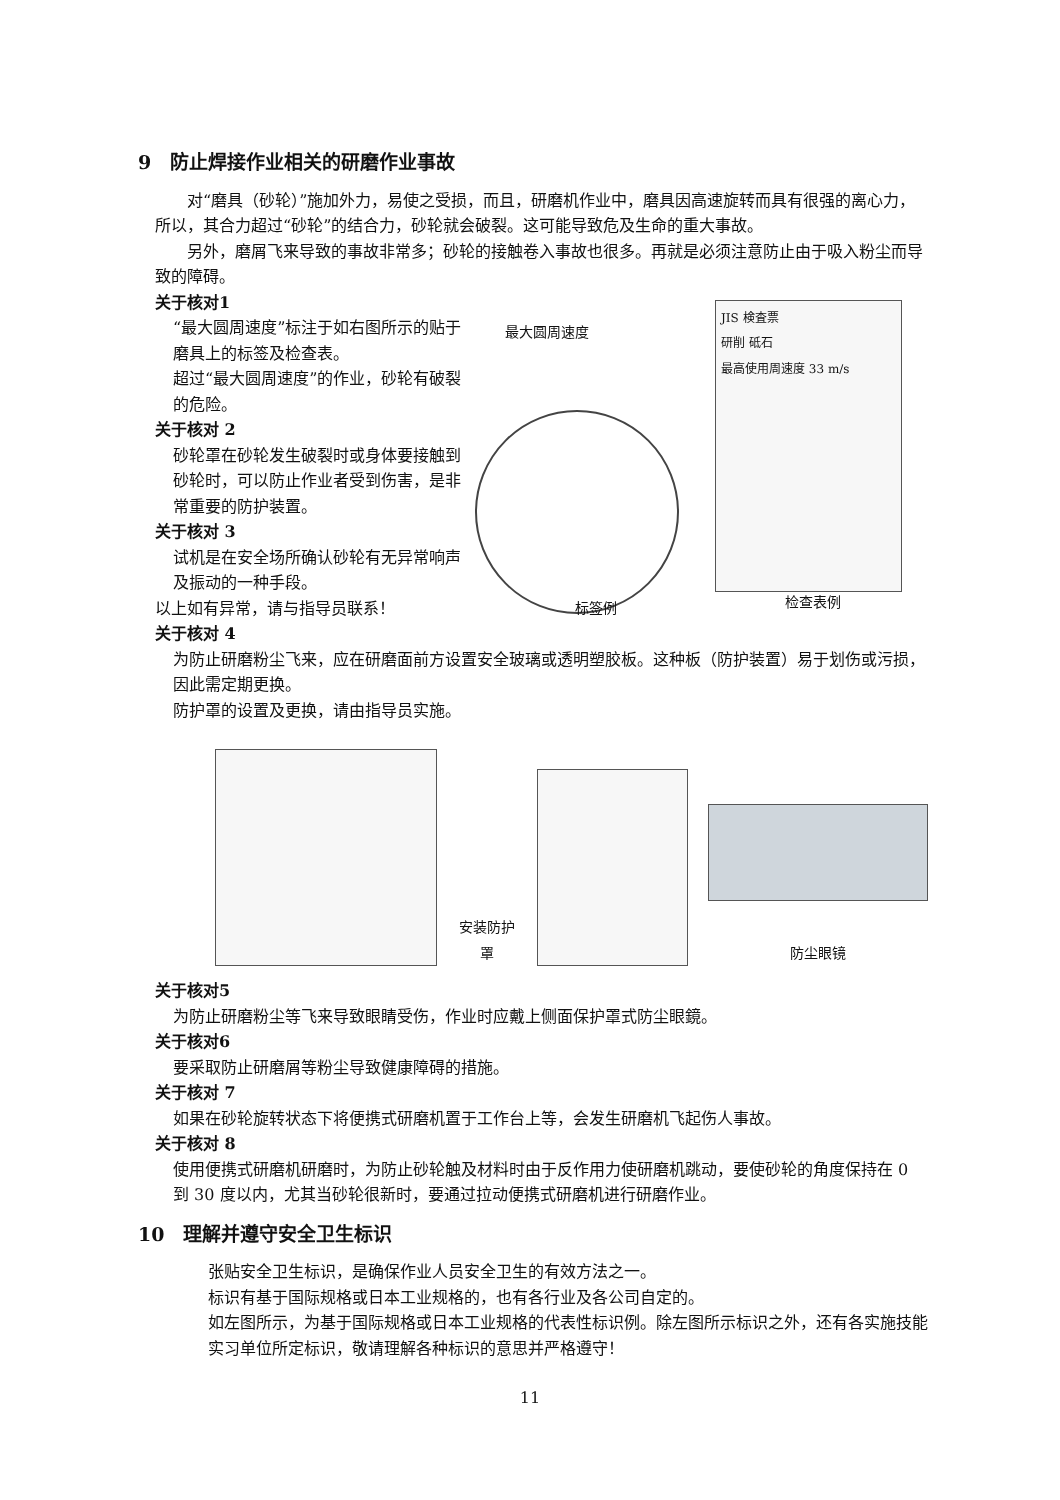9　防止焊接作业相关的研磨作业事故
　　对“磨具（砂轮）”施加外力，易使之受损，而且，研磨机作业中，磨具因高速旋转而具有很强的离心力，所以，其合力超过“砂轮”的结合力，砂轮就会破裂。这可能导致危及生命的重大事故。
　　另外，磨屑飞来导致的事故非常多；砂轮的接触卷入事故也很多。再就是必须注意防止由于吸入粉尘而导致的障碍。
关于核对1
“最大圆周速度”标注于如右图所示的贴于磨具上的标签及检查表。
超过“最大圆周速度”的作业，砂轮有破裂的危险。
关于核对 2
砂轮罩在砂轮发生破裂时或身体要接触到砂轮时，可以防止作业者受到伤害，是非常重要的防护装置。
关于核对 3
试机是在安全场所确认砂轮有无异常响声及振动的一种手段。
以上如有异常，请与指导员联系！
最大圆周速度
JIS 検査票
研削 砥石
最高使用周速度 33 m/s
标签例 检查表例
关于核对 4
为防止研磨粉尘飞来，应在研磨面前方设置安全玻璃或透明塑胶板。这种板（防护装置）易于划伤或污损，因此需定期更换。
防护罩的设置及更换，请由指导员实施。
安装防护罩
防尘眼镜
关于核对5
为防止研磨粉尘等飞来导致眼睛受伤，作业时应戴上侧面保护罩式防尘眼鏡。
关于核对6
要采取防止研磨屑等粉尘导致健康障碍的措施。
关于核对 7
如果在砂轮旋转状态下将便携式研磨机置于工作台上等，会发生研磨机飞起伤人事故。
关于核对 8
使用便携式研磨机研磨时，为防止砂轮触及材料时由于反作用力使研磨机跳动，要使砂轮的角度保持在 0 到 30 度以内，尤其当砂轮很新时，要通过拉动便携式研磨机进行研磨作业。
10　理解并遵守安全卫生标识
张贴安全卫生标识，是确保作业人员安全卫生的有效方法之一。
标识有基于国际规格或日本工业规格的，也有各行业及各公司自定的。
如左图所示，为基于国际规格或日本工业规格的代表性标识例。除左图所示标识之外，还有各实施技能实习单位所定标识，敬请理解各种标识的意思并严格遵守！
11